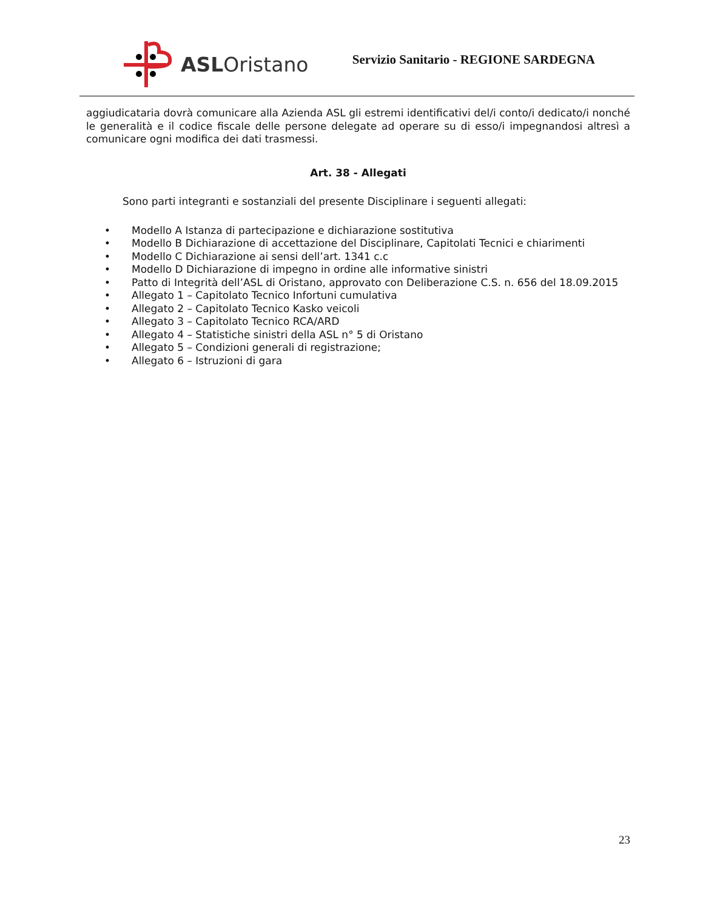ASLOristano
Servizio Sanitario - REGIONE SARDEGNA
aggiudicataria dovrà comunicare alla Azienda ASL gli estremi identificativi del/i conto/i dedicato/i nonché le generalità e il codice fiscale delle persone delegate ad operare su di esso/i impegnandosi altresì a comunicare ogni modifica dei dati trasmessi.
Art. 38 - Allegati
Sono parti integranti e sostanziali del presente Disciplinare i seguenti allegati:
• Modello A Istanza di partecipazione e dichiarazione sostitutiva
• Modello B Dichiarazione di accettazione del Disciplinare, Capitolati Tecnici e chiarimenti
• Modello C Dichiarazione ai sensi dell’art. 1341 c.c
• Modello D Dichiarazione di impegno in ordine alle informative sinistri
• Patto di Integrità dell’ASL di Oristano, approvato con Deliberazione C.S. n. 656 del 18.09.2015
• Allegato 1 – Capitolato Tecnico Infortuni cumulativa
• Allegato 2 – Capitolato Tecnico Kasko veicoli
• Allegato 3 – Capitolato Tecnico RCA/ARD
• Allegato 4 – Statistiche sinistri della ASL n° 5 di Oristano
• Allegato 5 – Condizioni generali di registrazione;
• Allegato 6 – Istruzioni di gara
23